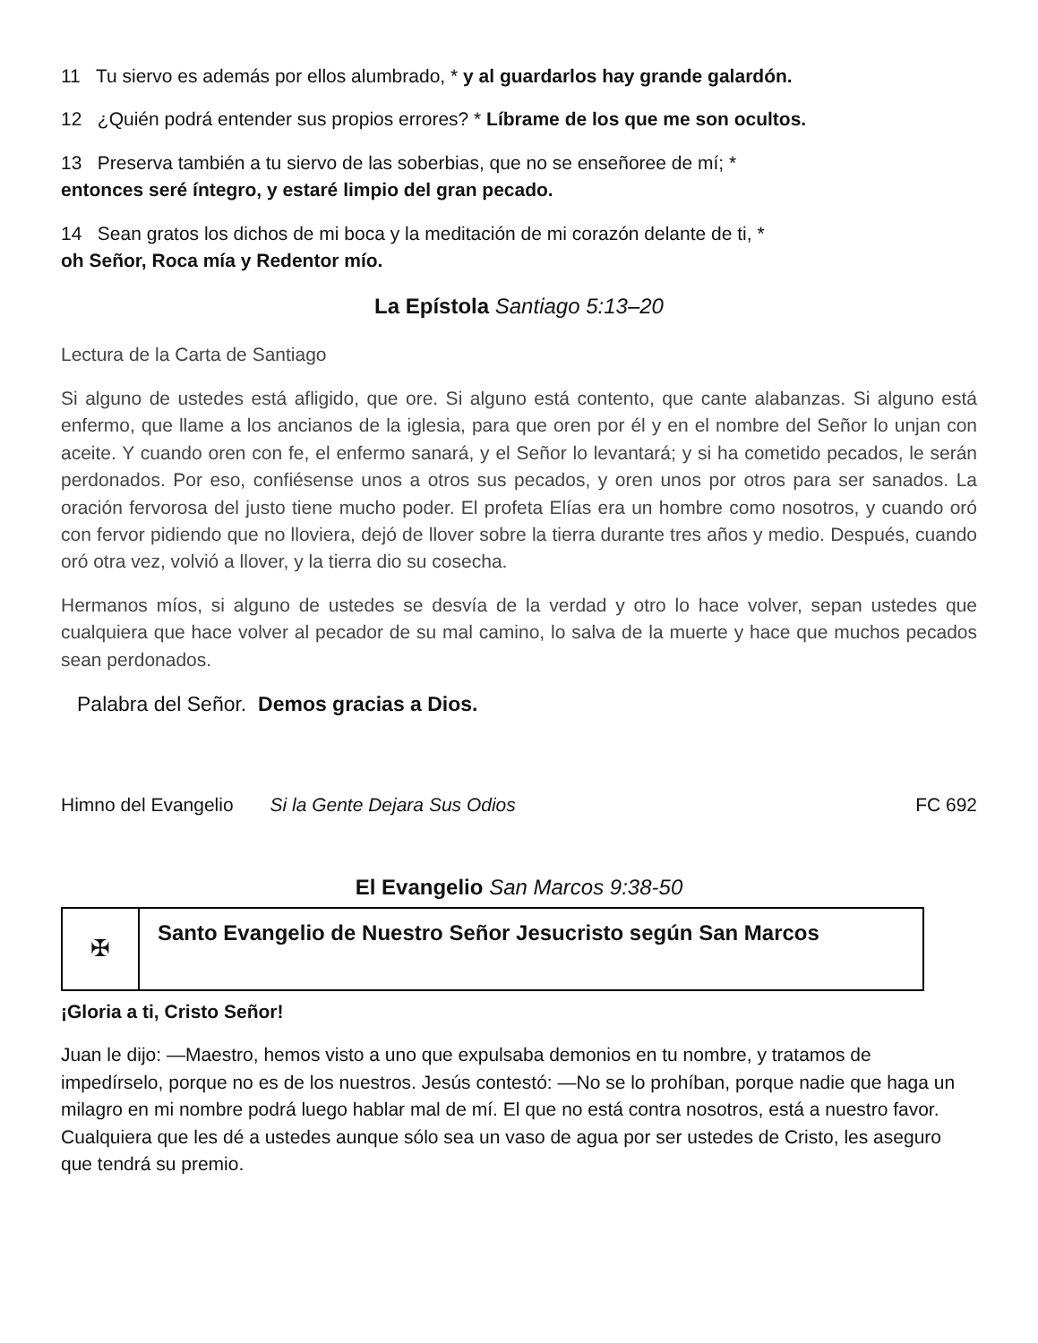11 Tu siervo es además por ellos alumbrado, * y al guardarlos hay grande galardón.
12 ¿Quién podrá entender sus propios errores? * Líbrame de los que me son ocultos.
13 Preserva también a tu siervo de las soberbias, que no se enseñoree de mí; *
entonces seré íntegro, y estaré limpio del gran pecado.
14 Sean gratos los dichos de mi boca y la meditación de mi corazón delante de ti, *
oh Señor, Roca mía y Redentor mío.
La Epístola Santiago 5:13–20
Lectura de la Carta de Santiago
Si alguno de ustedes está afligido, que ore. Si alguno está contento, que cante alabanzas. Si alguno está enfermo, que llame a los ancianos de la iglesia, para que oren por él y en el nombre del Señor lo unjan con aceite. Y cuando oren con fe, el enfermo sanará, y el Señor lo levantará; y si ha cometido pecados, le serán perdonados. Por eso, confiésense unos a otros sus pecados, y oren unos por otros para ser sanados. La oración fervorosa del justo tiene mucho poder. El profeta Elías era un hombre como nosotros, y cuando oró con fervor pidiendo que no lloviera, dejó de llover sobre la tierra durante tres años y medio. Después, cuando oró otra vez, volvió a llover, y la tierra dio su cosecha.
Hermanos míos, si alguno de ustedes se desvía de la verdad y otro lo hace volver, sepan ustedes que cualquiera que hace volver al pecador de su mal camino, lo salva de la muerte y hace que muchos pecados sean perdonados.
Palabra del Señor. Demos gracias a Dios.
Himno del Evangelio Si la Gente Dejara Sus Odios FC 692
El Evangelio San Marcos 9:38-50
✠
Santo Evangelio de Nuestro Señor Jesucristo según San Marcos
¡Gloria a ti, Cristo Señor!
Juan le dijo: —Maestro, hemos visto a uno que expulsaba demonios en tu nombre, y tratamos de impedírselo, porque no es de los nuestros. Jesús contestó: —No se lo prohíban, porque nadie que haga un milagro en mi nombre podrá luego hablar mal de mí. El que no está contra nosotros, está a nuestro favor. Cualquiera que les dé a ustedes aunque sólo sea un vaso de agua por ser ustedes de Cristo, les aseguro que tendrá su premio.